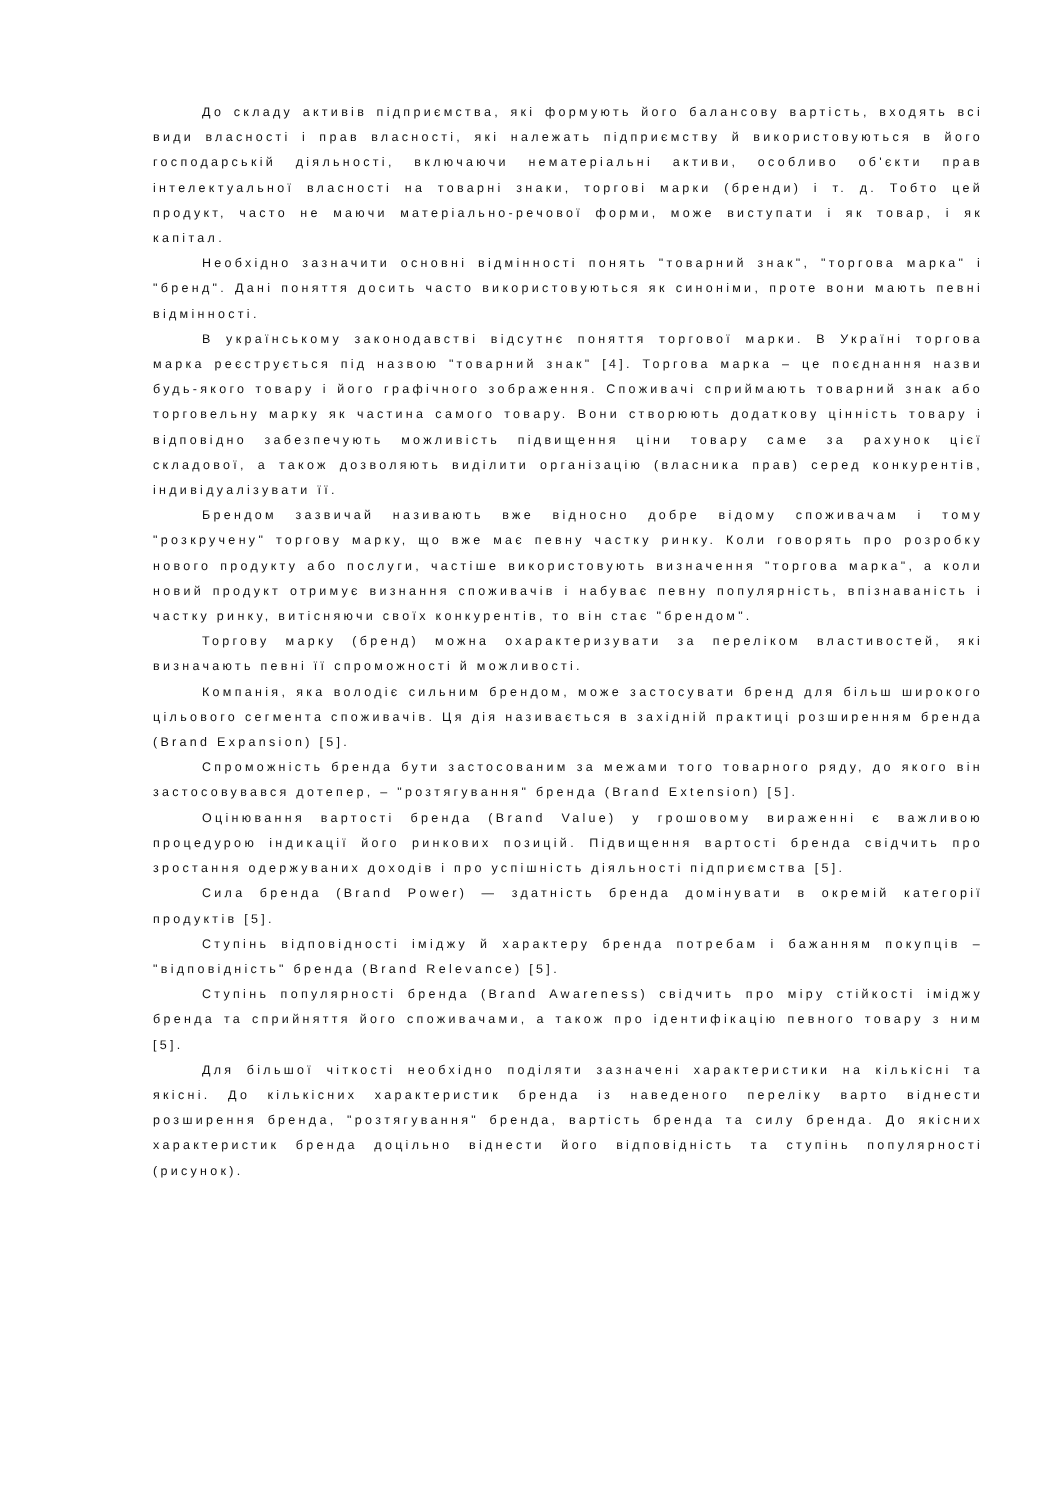До складу активів підприємства, які формують його балансову вартість, входять всі види власності і прав власності, які належать підприємству й використовуються в його господарській діяльності, включаючи нематеріальні активи, особливо об'єкти прав інтелектуальної власності на товарні знаки, торгові марки (бренди) і т. д. Тобто цей продукт, часто не маючи матеріально-речової форми, може виступати і як товар, і як капітал.
Необхідно зазначити основні відмінності понять "товарний знак", "торгова марка" і "бренд". Дані поняття досить часто використовуються як синоніми, проте вони мають певні відмінності.
В українському законодавстві відсутнє поняття торгової марки. В Україні торгова марка реєструється під назвою "товарний знак" [4]. Торгова марка – це поєднання назви будь-якого товару і його графічного зображення. Споживачі сприймають товарний знак або торговельну марку як частина самого товару. Вони створюють додаткову цінність товару і відповідно забезпечують можливість підвищення ціни товару саме за рахунок цієї складової, а також дозволяють виділити організацію (власника прав) серед конкурентів, індивідуалізувати її.
Брендом зазвичай називають вже відносно добре відому споживачам і тому "розкручену" торгову марку, що вже має певну частку ринку. Коли говорять про розробку нового продукту або послуги, частіше використовують визначення "торгова марка", а коли новий продукт отримує визнання споживачів і набуває певну популярність, впізнаваність і частку ринку, витісняючи своїх конкурентів, то він стає "брендом".
Торгову марку (бренд) можна охарактеризувати за переліком властивостей, які визначають певні її спроможності й можливості.
Компанія, яка володіє сильним брендом, може застосувати бренд для більш широкого цільового сегмента споживачів. Ця дія називається в західній практиці розширенням бренда (Brand Expansion) [5].
Спроможність бренда бути застосованим за межами того товарного ряду, до якого він застосовувався дотепер, – "розтягування" бренда (Brand Extension) [5].
Оцінювання вартості бренда (Brand Value) у грошовому вираженні є важливою процедурою індикації його ринкових позицій. Підвищення вартості бренда свідчить про зростання одержуваних доходів і про успішність діяльності підприємства [5].
Сила бренда (Brand Power) — здатність бренда домінувати в окремій категорії продуктів [5].
Ступінь відповідності іміджу й характеру бренда потребам і бажанням покупців – "відповідність" бренда (Brand Relevance) [5].
Ступінь популярності бренда (Brand Awareness) свідчить про міру стійкості іміджу бренда та сприйняття його споживачами, а також про ідентифікацію певного товару з ним [5].
Для більшої чіткості необхідно поділяти зазначені характеристики на кількісні та якісні. До кількісних характеристик бренда із наведеного переліку варто віднести розширення бренда, "розтягування" бренда, вартість бренда та силу бренда. До якісних характеристик бренда доцільно віднести його відповідність та ступінь популярності (рисунок).